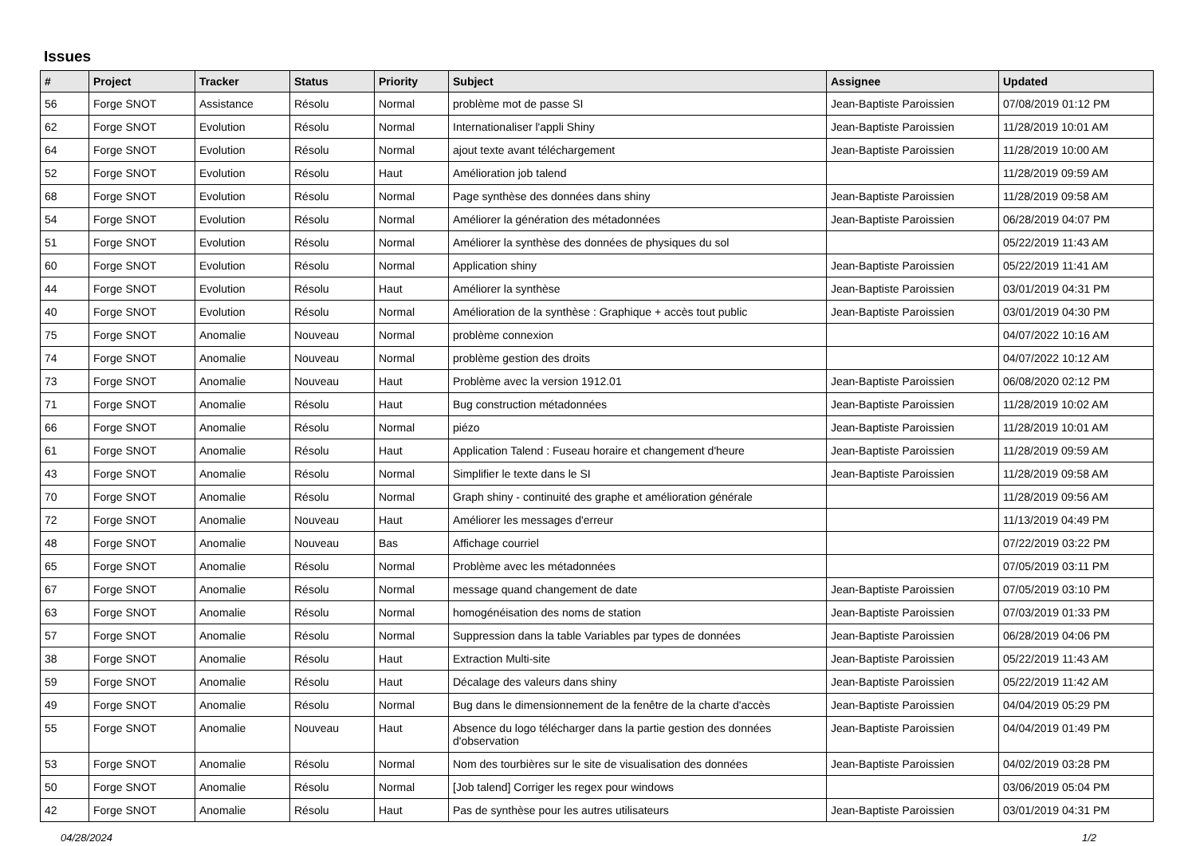Issues
| # | Project | Tracker | Status | Priority | Subject | Assignee | Updated |
| --- | --- | --- | --- | --- | --- | --- | --- |
| 56 | Forge SNOT | Assistance | Résolu | Normal | problème mot de passe SI | Jean-Baptiste Paroissien | 07/08/2019 01:12 PM |
| 62 | Forge SNOT | Evolution | Résolu | Normal | Internationaliser l'appli Shiny | Jean-Baptiste Paroissien | 11/28/2019 10:01 AM |
| 64 | Forge SNOT | Evolution | Résolu | Normal | ajout texte avant téléchargement | Jean-Baptiste Paroissien | 11/28/2019 10:00 AM |
| 52 | Forge SNOT | Evolution | Résolu | Haut | Amélioration job talend | | 11/28/2019 09:59 AM |
| 68 | Forge SNOT | Evolution | Résolu | Normal | Page synthèse des données dans shiny | Jean-Baptiste Paroissien | 11/28/2019 09:58 AM |
| 54 | Forge SNOT | Evolution | Résolu | Normal | Améliorer la génération des métadonnées | Jean-Baptiste Paroissien | 06/28/2019 04:07 PM |
| 51 | Forge SNOT | Evolution | Résolu | Normal | Améliorer la synthèse des données de physiques du sol | | 05/22/2019 11:43 AM |
| 60 | Forge SNOT | Evolution | Résolu | Normal | Application shiny | Jean-Baptiste Paroissien | 05/22/2019 11:41 AM |
| 44 | Forge SNOT | Evolution | Résolu | Haut | Améliorer la synthèse | Jean-Baptiste Paroissien | 03/01/2019 04:31 PM |
| 40 | Forge SNOT | Evolution | Résolu | Normal | Amélioration de la synthèse : Graphique + accès tout public | Jean-Baptiste Paroissien | 03/01/2019 04:30 PM |
| 75 | Forge SNOT | Anomalie | Nouveau | Normal | problème connexion | | 04/07/2022 10:16 AM |
| 74 | Forge SNOT | Anomalie | Nouveau | Normal | problème gestion des droits | | 04/07/2022 10:12 AM |
| 73 | Forge SNOT | Anomalie | Nouveau | Haut | Problème avec la version 1912.01 | Jean-Baptiste Paroissien | 06/08/2020 02:12 PM |
| 71 | Forge SNOT | Anomalie | Résolu | Haut | Bug construction métadonnées | Jean-Baptiste Paroissien | 11/28/2019 10:02 AM |
| 66 | Forge SNOT | Anomalie | Résolu | Normal | piézo | Jean-Baptiste Paroissien | 11/28/2019 10:01 AM |
| 61 | Forge SNOT | Anomalie | Résolu | Haut | Application Talend : Fuseau horaire et changement d'heure | Jean-Baptiste Paroissien | 11/28/2019 09:59 AM |
| 43 | Forge SNOT | Anomalie | Résolu | Normal | Simplifier le texte dans le SI | Jean-Baptiste Paroissien | 11/28/2019 09:58 AM |
| 70 | Forge SNOT | Anomalie | Résolu | Normal | Graph shiny - continuité des graphe et amélioration générale | | 11/28/2019 09:56 AM |
| 72 | Forge SNOT | Anomalie | Nouveau | Haut | Améliorer les messages d'erreur | | 11/13/2019 04:49 PM |
| 48 | Forge SNOT | Anomalie | Nouveau | Bas | Affichage courriel | | 07/22/2019 03:22 PM |
| 65 | Forge SNOT | Anomalie | Résolu | Normal | Problème avec les métadonnées | | 07/05/2019 03:11 PM |
| 67 | Forge SNOT | Anomalie | Résolu | Normal | message quand changement de date | Jean-Baptiste Paroissien | 07/05/2019 03:10 PM |
| 63 | Forge SNOT | Anomalie | Résolu | Normal | homogénéisation des noms de station | Jean-Baptiste Paroissien | 07/03/2019 01:33 PM |
| 57 | Forge SNOT | Anomalie | Résolu | Normal | Suppression dans la table Variables par types de données | Jean-Baptiste Paroissien | 06/28/2019 04:06 PM |
| 38 | Forge SNOT | Anomalie | Résolu | Haut | Extraction Multi-site | Jean-Baptiste Paroissien | 05/22/2019 11:43 AM |
| 59 | Forge SNOT | Anomalie | Résolu | Haut | Décalage des valeurs dans shiny | Jean-Baptiste Paroissien | 05/22/2019 11:42 AM |
| 49 | Forge SNOT | Anomalie | Résolu | Normal | Bug dans le dimensionnement de la fenêtre de la charte d'accès | Jean-Baptiste Paroissien | 04/04/2019 05:29 PM |
| 55 | Forge SNOT | Anomalie | Nouveau | Haut | Absence du logo télécharger dans la partie gestion des données d'observation | Jean-Baptiste Paroissien | 04/04/2019 01:49 PM |
| 53 | Forge SNOT | Anomalie | Résolu | Normal | Nom des tourbières sur le site de visualisation des données | Jean-Baptiste Paroissien | 04/02/2019 03:28 PM |
| 50 | Forge SNOT | Anomalie | Résolu | Normal | [Job talend] Corriger les regex pour windows | | 03/06/2019 05:04 PM |
| 42 | Forge SNOT | Anomalie | Résolu | Haut | Pas de synthèse pour les autres utilisateurs | Jean-Baptiste Paroissien | 03/01/2019 04:31 PM |
04/28/2024 1/2